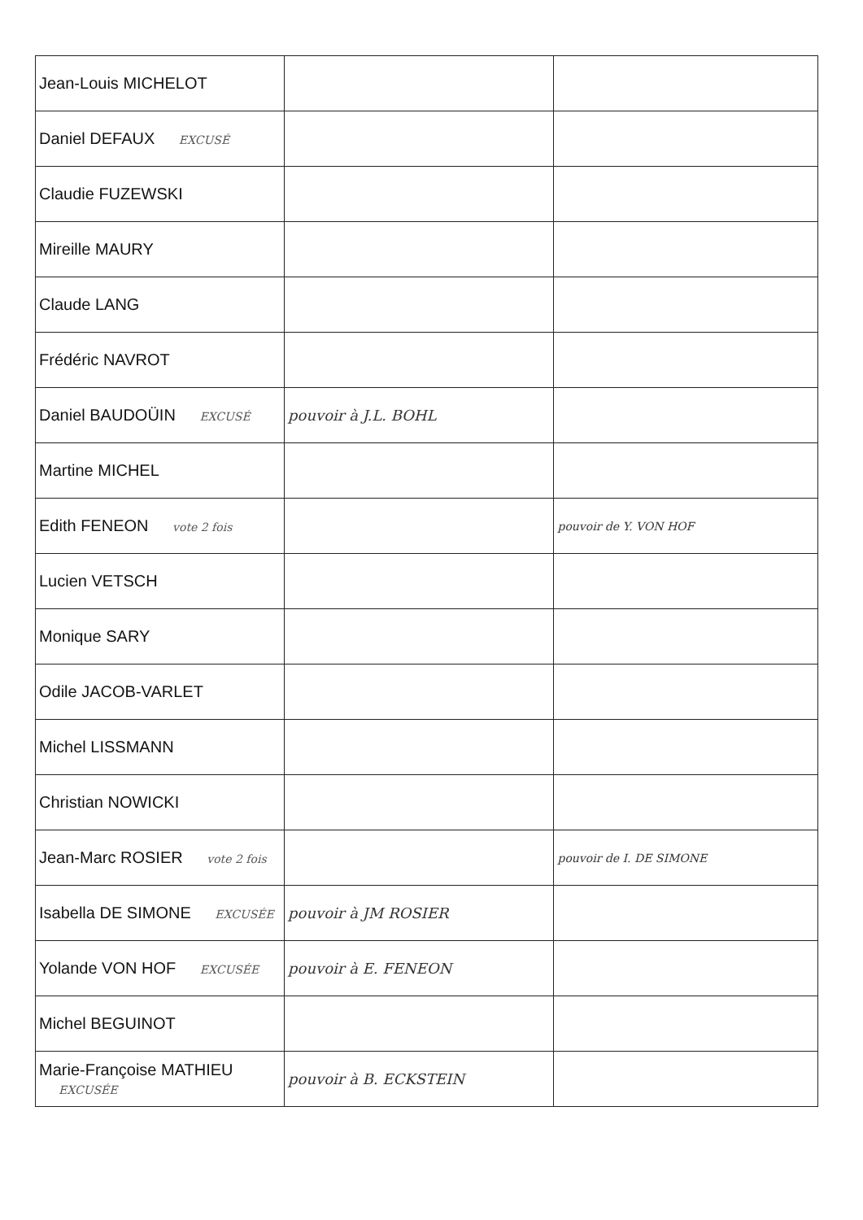| Jean-Louis MICHELOT | | |
| Daniel DEFAUX EXCUSÉ | | |
| Claudie FUZEWSKI | | |
| Mireille MAURY | | |
| Claude LANG | | |
| Frédéric NAVROT | | |
| Daniel BAUDOÜIN EXCUSÉ | pouvoir à J.L. BOHL | |
| Martine MICHEL | | |
| Edith FENEON vote 2 fois | | pouvoir de Y. VON HOF |
| Lucien VETSCH | | |
| Monique SARY | | |
| Odile JACOB-VARLET | | |
| Michel LISSMANN | | |
| Christian NOWICKI | | |
| Jean-Marc ROSIER vote 2 fois | | pouvoir de I. DE SIMONE |
| Isabella DE SIMONE EXCUSÉE | pouvoir à JM ROSIER | |
| Yolande VON HOF EXCUSÉE | pouvoir à E. FENEON | |
| Michel BEGUINOT | | |
| Marie-Françoise MATHIEU EXCUSÉE | pouvoir à B. ECKSTEIN | |